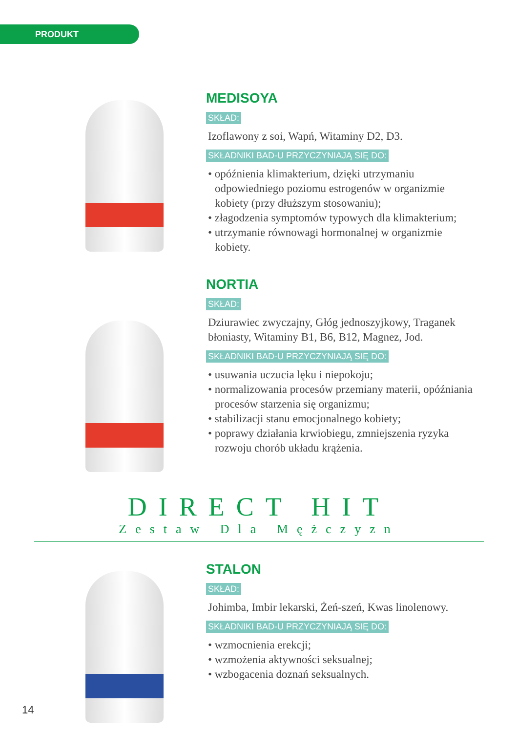PRODUKT
MEDISOYA
SKŁAD:
Izoflawony z soi, Wapń, Witaminy D2, D3.
SKŁADNIKI BAD-U PRZYCZYNIAJĄ SIĘ DO:
• opóźnienia klimakterium, dzięki utrzymaniu odpowiedniego poziomu estrogenów w organizmie kobiety (przy dłuższym stosowaniu);
• złagodzenia symptomów typowych dla klimakterium;
• utrzymanie równowagi hormonalnej w organizmie kobiety.
NORTIA
SKŁAD:
Dziurawiec zwyczajny, Głóg jednoszyjkowy, Traganek błoniasty, Witaminy B1, B6, B12, Magnez, Jod.
SKŁADNIKI BAD-U PRZYCZYNIAJĄ SIĘ DO:
• usuwania uczucia lęku i niepokoju;
• normalizowania procesów przemiany materii, opóźniania procesów starzenia się organizmu;
• stabilizacji stanu emocjonalnego kobiety;
• poprawy działania krwiobiegu, zmniejszenia ryzyka rozwoju chorób układu krążenia.
DIRECT HIT
Zestaw Dla Mężczyzn
STALON
SKŁAD:
Johimba, Imbir lekarski, Żeń-szeń, Kwas linolenowy.
SKŁADNIKI BAD-U PRZYCZYNIAJĄ SIĘ DO:
• wzmocnienia erekcji;
• wzmożenia aktywności seksualnej;
• wzbogacenia doznań seksualnych.
14